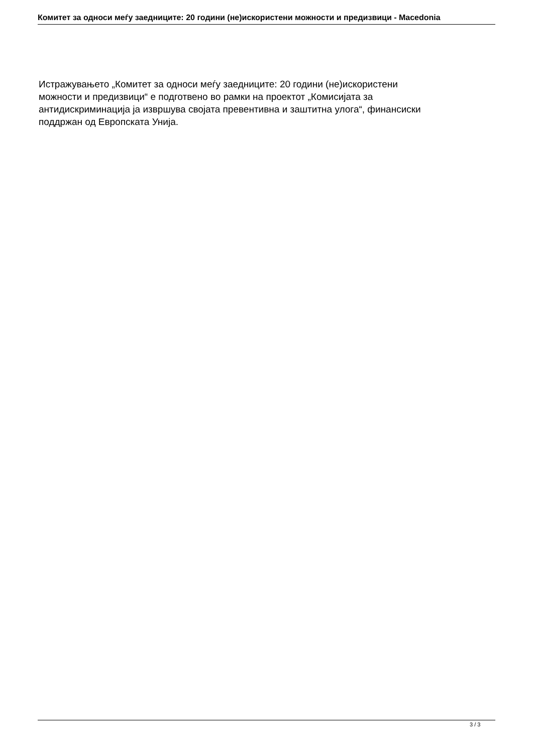Комитет за односи меѓу заедниците: 20 години (не)искористени можности и предизвици - Macedonia
Истражувањето „Комитет за односи меѓу заедниците: 20 години (не)искористени
можности и предизвици“ е подготвено во рамки на проектот „Комисијата за
антидискриминација ја извршува својата превентивна и заштитна улога“, финансиски
поддржан од Европската Унија.
3 / 3